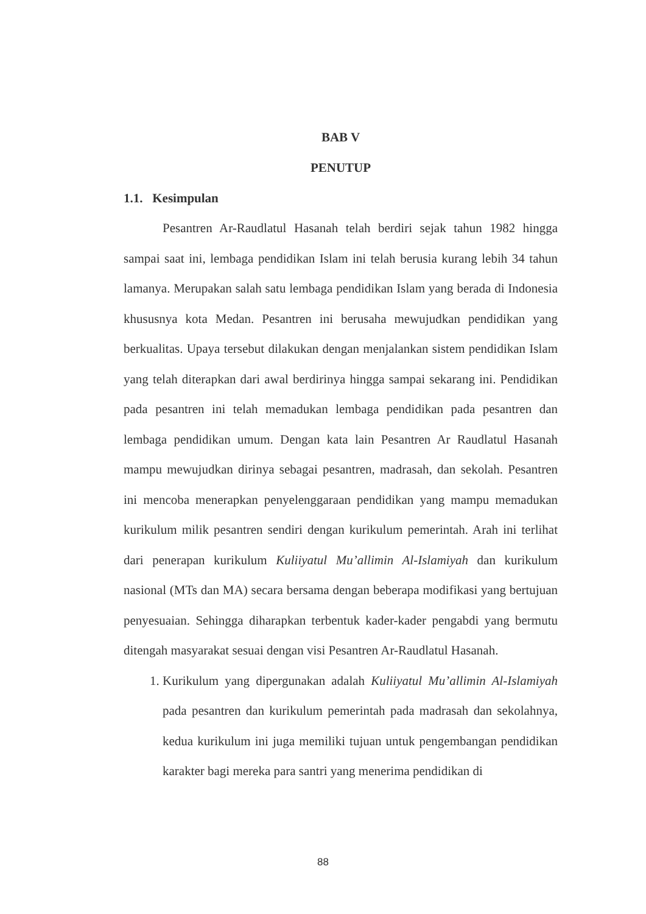BAB V
PENUTUP
1.1. Kesimpulan
Pesantren Ar-Raudlatul Hasanah telah berdiri sejak tahun 1982 hingga sampai saat ini, lembaga pendidikan Islam ini telah berusia kurang lebih 34 tahun lamanya. Merupakan salah satu lembaga pendidikan Islam yang berada di Indonesia khususnya kota Medan. Pesantren ini berusaha mewujudkan pendidikan yang berkualitas. Upaya tersebut dilakukan dengan menjalankan sistem pendidikan Islam yang telah diterapkan dari awal berdirinya hingga sampai sekarang ini. Pendidikan pada pesantren ini telah memadukan lembaga pendidikan pada pesantren dan lembaga pendidikan umum. Dengan kata lain Pesantren Ar Raudlatul Hasanah mampu mewujudkan dirinya sebagai pesantren, madrasah, dan sekolah. Pesantren ini mencoba menerapkan penyelenggaraan pendidikan yang mampu memadukan kurikulum milik pesantren sendiri dengan kurikulum pemerintah. Arah ini terlihat dari penerapan kurikulum Kuliiyatul Mu’allimin Al-Islamiyah dan kurikulum nasional (MTs dan MA) secara bersama dengan beberapa modifikasi yang bertujuan penyesuaian. Sehingga diharapkan terbentuk kader-kader pengabdi yang bermutu ditengah masyarakat sesuai dengan visi Pesantren Ar-Raudlatul Hasanah.
1. Kurikulum yang dipergunakan adalah Kuliiyatul Mu’allimin Al-Islamiyah pada pesantren dan kurikulum pemerintah pada madrasah dan sekolahnya, kedua kurikulum ini juga memiliki tujuan untuk pengembangan pendidikan karakter bagi mereka para santri yang menerima pendidikan di
88